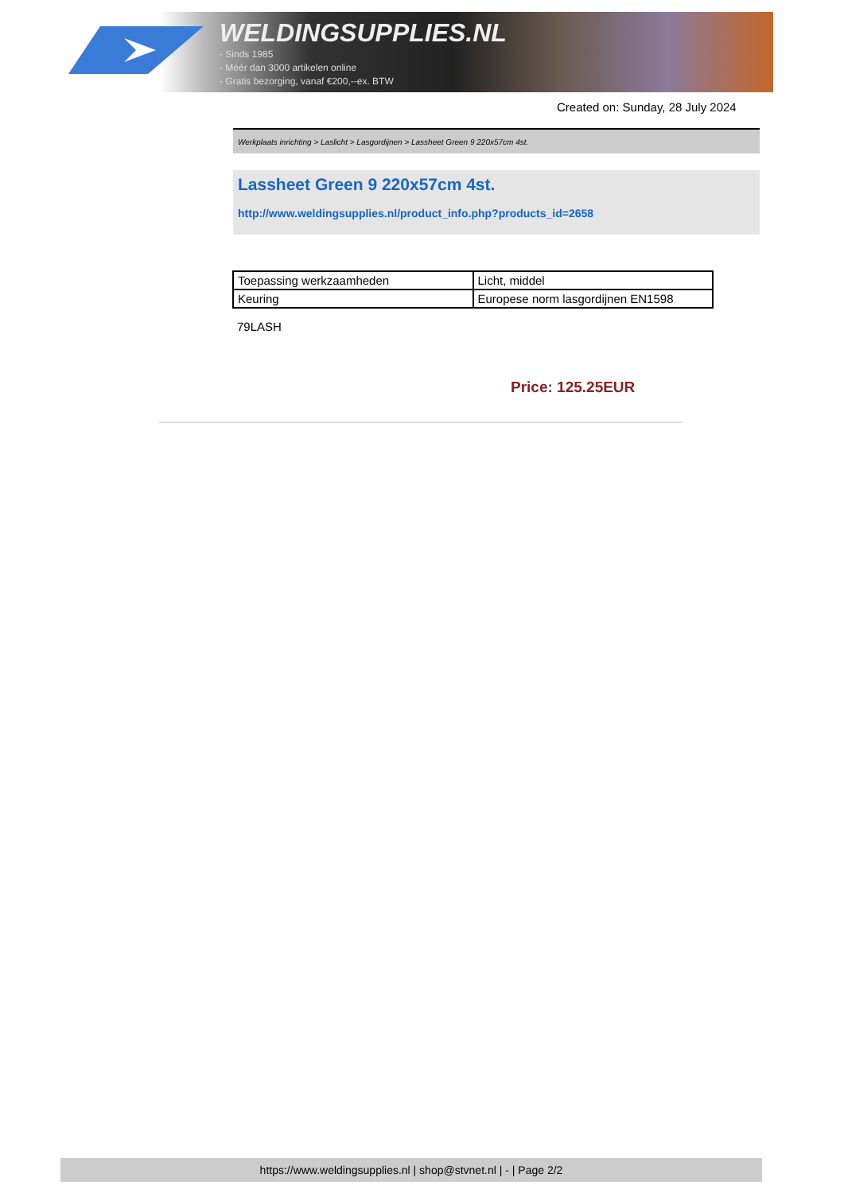WELDINGSUPPLIES.NL
- Sinds 1985
- Méér dan 3000 artikelen online
- Gratis bezorging, vanaf €200,--ex. BTW
Created on: Sunday, 28 July 2024
Werkplaats inrichting > Laslicht > Lasgordijnen > Lassheet Green 9 220x57cm 4st.
Lassheet Green 9 220x57cm 4st.
http://www.weldingsupplies.nl/product_info.php?products_id=2658
| Toepassing werkzaamheden | Licht, middel |
| Keuring | Europese norm lasgordijnen EN1598 |
79LASH
Price: 125.25EUR
https://www.weldingsupplies.nl | shop@stvnet.nl | - | Page 2/2